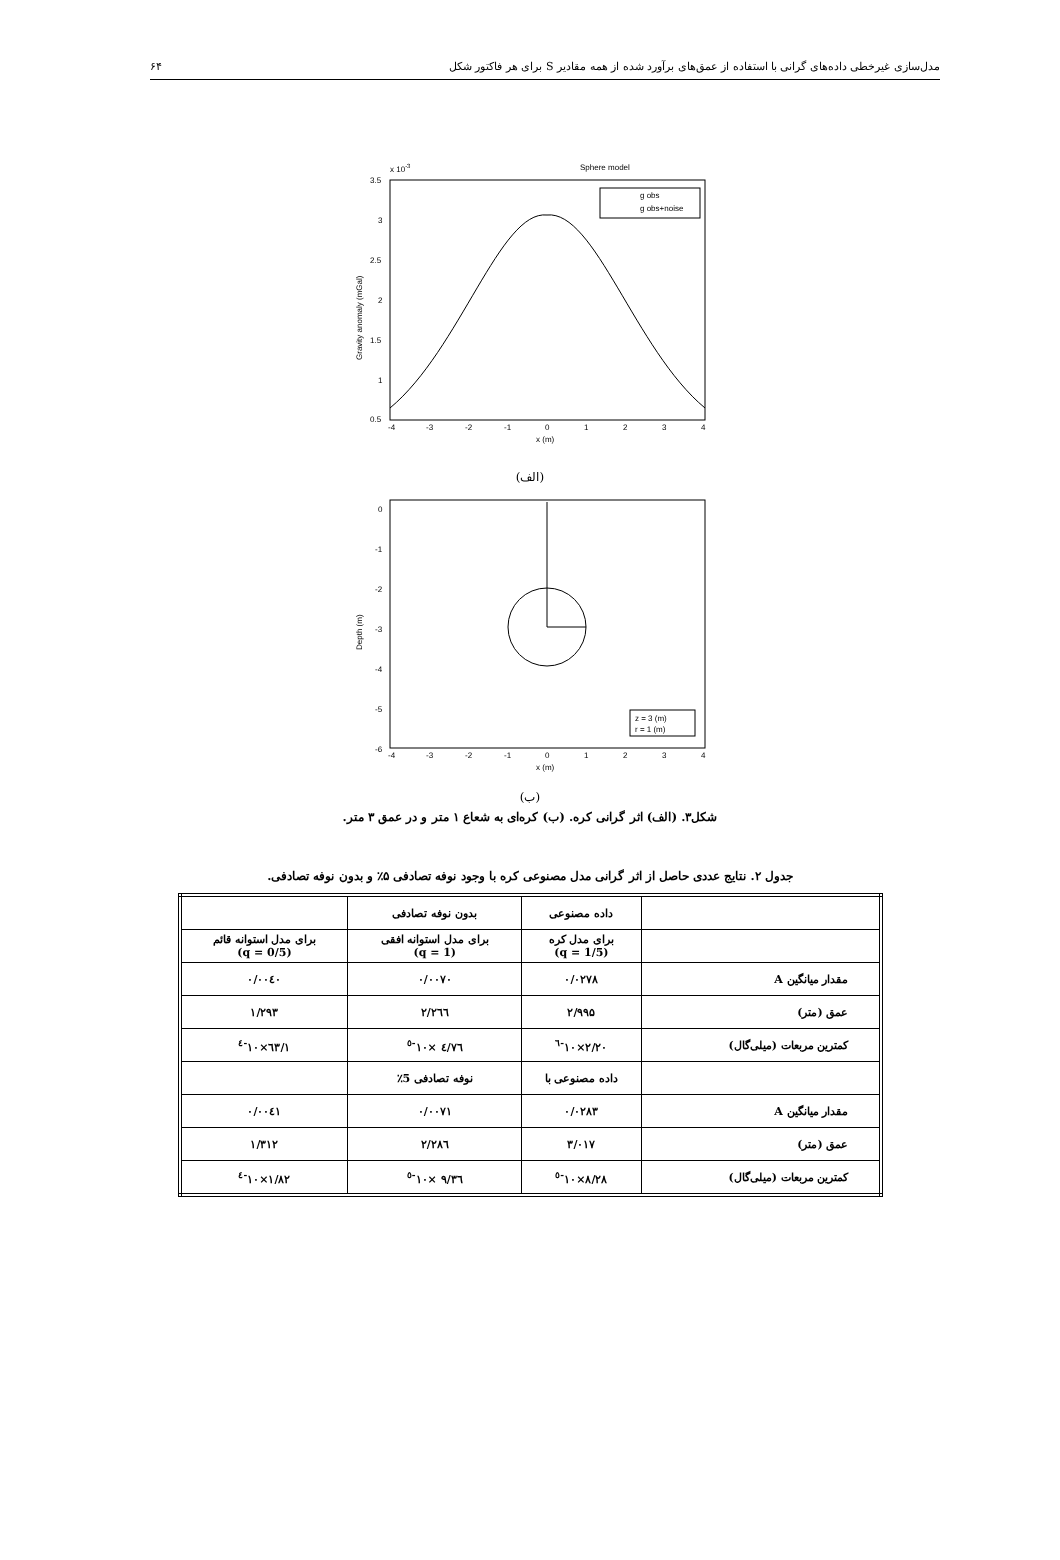مدل‌سازی غیرخطی داده‌های گرانی با استفاده از عمق‌های برآورد شده از همه مقادیر S برای هر فاکتور شکل ۶۴
Sphere model
x 10-3
3.5
3
2.5
2
1.5
1
0.5
-4
-3
-2
-1
0
1
2
3
4
x (m)
Gravity anomaly (mGal)
g obs
g obs+noise
(الف)
0
-1
-2
-3
-4
-5
-6
-4
-3
-2
-1
0
1
2
3
4
x (m)
Depth (m)
z = 3 (m)
r = 1 (m)
(ب)
شکل۳. (الف) اثر گرانی کره. (ب) کره‌ای به شعاع ۱ متر و در عمق ۳ متر.
جدول ۲. نتایج عددی حاصل از اثر گرانی مدل مصنوعی کره با وجود نوفه تصادفی ۵٪ و بدون نوفه تصادفی.
| | داده مصنوعی | بدون نوفه تصادفی | |
| | برای مدل کره (q = 1/5) | برای مدل استوانه افقی (q = 1) | برای مدل استوانه قائم (q = 0/5) |
| مقدار میانگین A | ۰/۰۲۷۸ | ۰/۰۰۷۰ | ۰/۰۰٤۰ |
| عمق (متر) | ۲/۹۹۵ | ۲/۲٦٦ | ۱/۲۹۳ |
| کمترین مربعات (میلی‌گال) | ۲/۲۰×۱۰<sup>-٦</sup> | ٤/٧٦ ×۱۰<sup>-٥</sup> | ۱/٦۳×۱۰<sup>-٤</sup> |
| | داده مصنوعی با | نوفه تصادفی 5٪ | |
| مقدار میانگین A | ۰/۰۲۸۳ | ۰/۰۰۷۱ | ۰/۰۰٤۱ |
| عمق (متر) | ۳/۰۱۷ | ۲/۲۸٦ | ۱/۳۱۲ |
| کمترین مربعات (میلی‌گال) | ۸/۲۸×۱۰<sup>-٥</sup> | ۹/۳٦ ×۱۰<sup>-٥</sup> | ۱/۸۲×۱۰<sup>-٤</sup> |